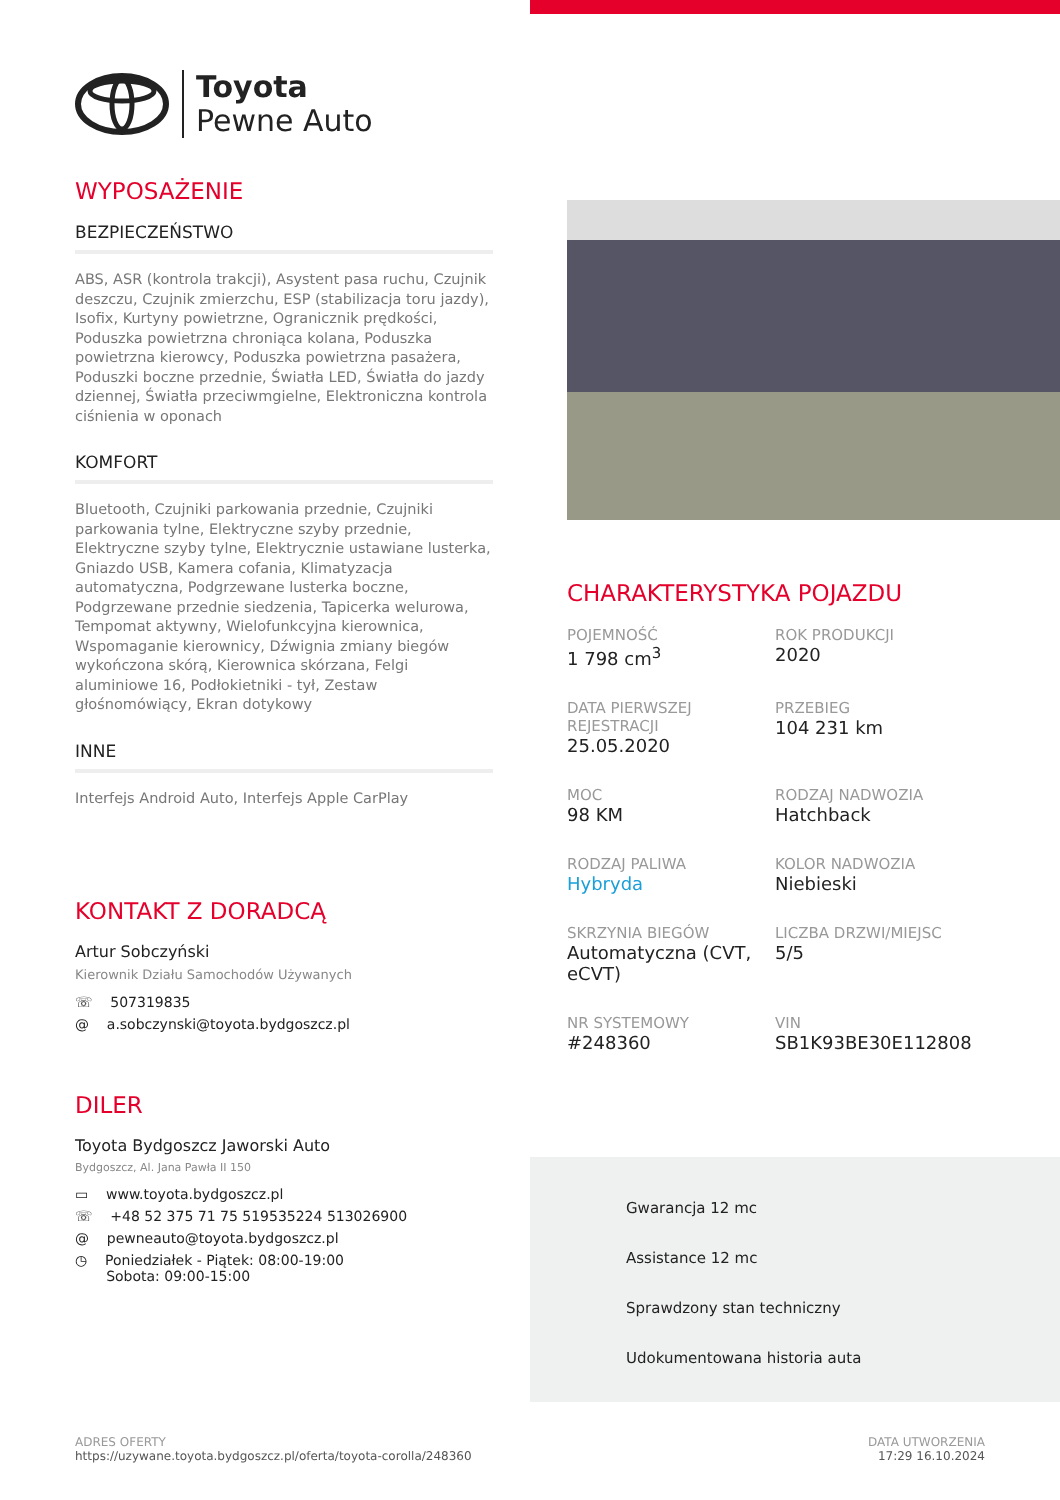Toyota
Pewne Auto
WYPOSAŻENIE
BEZPIECZEŃSTWO
ABS, ASR (kontrola trakcji), Asystent pasa ruchu, Czujnik deszczu, Czujnik zmierzchu, ESP (stabilizacja toru jazdy), Isofix, Kurtyny powietrzne, Ogranicznik prędkości, Poduszka powietrzna chroniąca kolana, Poduszka powietrzna kierowcy, Poduszka powietrzna pasażera, Poduszki boczne przednie, Światła LED, Światła do jazdy dziennej, Światła przeciwmgielne, Elektroniczna kontrola ciśnienia w oponach
KOMFORT
Bluetooth, Czujniki parkowania przednie, Czujniki parkowania tylne, Elektryczne szyby przednie, Elektryczne szyby tylne, Elektrycznie ustawiane lusterka, Gniazdo USB, Kamera cofania, Klimatyzacja automatyczna, Podgrzewane lusterka boczne, Podgrzewane przednie siedzenia, Tapicerka welurowa, Tempomat aktywny, Wielofunkcyjna kierownica, Wspomaganie kierownicy, Dźwignia zmiany biegów wykończona skórą, Kierownica skórzana, Felgi aluminiowe 16, Podłokietniki - tył, Zestaw głośnomówiący, Ekran dotykowy
INNE
Interfejs Android Auto, Interfejs Apple CarPlay
KONTAKT Z DORADCĄ
Artur Sobczyński
Kierownik Działu Samochodów Używanych
☏ 507319835
@ a.sobczynski@toyota.bydgoszcz.pl
DILER
Toyota Bydgoszcz Jaworski Auto
Bydgoszcz, Al. Jana Pawła II 150
▭ www.toyota.bydgoszcz.pl
☏ +48 52 375 71 75 519535224 513026900
@ pewneauto@toyota.bydgoszcz.pl
◷ Poniedziałek - Piątek: 08:00-19:00
Sobota: 09:00-15:00
CHARAKTERYSTYKA POJAZDU
POJEMNOŚĆ
1 798 cm<sup>3</sup>
ROK PRODUKCJI
2020
DATA PIERWSZEJ REJESTRACJI
25.05.2020
PRZEBIEG
104 231 km
MOC
98 KM
RODZAJ NADWOZIA
Hatchback
RODZAJ PALIWA
Hybryda
KOLOR NADWOZIA
Niebieski
SKRZYNIA BIEGÓW
Automatyczna (CVT, eCVT)
LICZBA DRZWI/MIEJSC
5/5
NR SYSTEMOWY
#248360
VIN
SB1K93BE30E112808
Gwarancja 12 mc
Assistance 12 mc
Sprawdzony stan techniczny
Udokumentowana historia auta
ADRES OFERTY
https://uzywane.toyota.bydgoszcz.pl/oferta/toyota-corolla/248360
DATA UTWORZENIA
17:29 16.10.2024